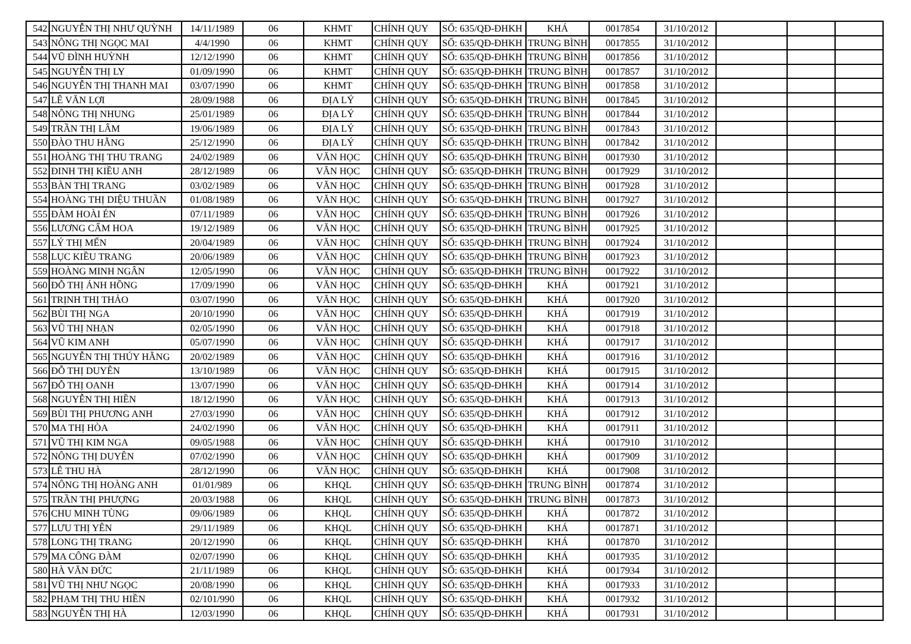| 542 | NGUYỄN THỊ NHƯ QUỲNH | 14/11/1989 | 06 | KHMT | CHÍNH QUY | SỐ: 635/QĐ-ĐHKH | KHÁ | 0017854 | 31/10/2012 | | | |
| 543 | NÔNG THỊ NGỌC MAI | 4/4/1990 | 06 | KHMT | CHÍNH QUY | SỐ: 635/QĐ-ĐHKH | TRUNG BÌNH | 0017855 | 31/10/2012 | | | |
| 544 | VŨ ĐÌNH HUỲNH | 12/12/1990 | 06 | KHMT | CHÍNH QUY | SỐ: 635/QĐ-ĐHKH | TRUNG BÌNH | 0017856 | 31/10/2012 | | | |
| 545 | NGUYỄN THỊ LY | 01/09/1990 | 06 | KHMT | CHÍNH QUY | SỐ: 635/QĐ-ĐHKH | TRUNG BÌNH | 0017857 | 31/10/2012 | | | |
| 546 | NGUYỄN THỊ THANH MAI | 03/07/1990 | 06 | KHMT | CHÍNH QUY | SỐ: 635/QĐ-ĐHKH | TRUNG BÌNH | 0017858 | 31/10/2012 | | | |
| 547 | LÊ VĂN LỢI | 28/09/1988 | 06 | ĐỊA LÝ | CHÍNH QUY | SỐ: 635/QĐ-ĐHKH | TRUNG BÌNH | 0017845 | 31/10/2012 | | | |
| 548 | NÔNG THỊ NHUNG | 25/01/1989 | 06 | ĐỊA LÝ | CHÍNH QUY | SỐ: 635/QĐ-ĐHKH | TRUNG BÌNH | 0017844 | 31/10/2012 | | | |
| 549 | TRẦN THỊ LÂM | 19/06/1989 | 06 | ĐỊA LÝ | CHÍNH QUY | SỐ: 635/QĐ-ĐHKH | TRUNG BÌNH | 0017843 | 31/10/2012 | | | |
| 550 | ĐÀO THU HẰNG | 25/12/1990 | 06 | ĐỊA LÝ | CHÍNH QUY | SỐ: 635/QĐ-ĐHKH | TRUNG BÌNH | 0017842 | 31/10/2012 | | | |
| 551 | HOÀNG THỊ THU TRANG | 24/02/1989 | 06 | VĂN HỌC | CHÍNH QUY | SỐ: 635/QĐ-ĐHKH | TRUNG BÌNH | 0017930 | 31/10/2012 | | | |
| 552 | ĐINH THỊ KIỀU ANH | 28/12/1989 | 06 | VĂN HỌC | CHÍNH QUY | SỐ: 635/QĐ-ĐHKH | TRUNG BÌNH | 0017929 | 31/10/2012 | | | |
| 553 | BÀN THỊ TRANG | 03/02/1989 | 06 | VĂN HỌC | CHÍNH QUY | SỐ: 635/QĐ-ĐHKH | TRUNG BÌNH | 0017928 | 31/10/2012 | | | |
| 554 | HOÀNG THỊ DIỆU THUẦN | 01/08/1989 | 06 | VĂN HỌC | CHÍNH QUY | SỐ: 635/QĐ-ĐHKH | TRUNG BÌNH | 0017927 | 31/10/2012 | | | |
| 555 | ĐÀM HOÀI ÉN | 07/11/1989 | 06 | VĂN HỌC | CHÍNH QUY | SỐ: 635/QĐ-ĐHKH | TRUNG BÌNH | 0017926 | 31/10/2012 | | | |
| 556 | LƯƠNG CẨM HOA | 19/12/1989 | 06 | VĂN HỌC | CHÍNH QUY | SỐ: 635/QĐ-ĐHKH | TRUNG BÌNH | 0017925 | 31/10/2012 | | | |
| 557 | LÝ THỊ MẾN | 20/04/1989 | 06 | VĂN HỌC | CHÍNH QUY | SỐ: 635/QĐ-ĐHKH | TRUNG BÌNH | 0017924 | 31/10/2012 | | | |
| 558 | LỤC KIỀU TRANG | 20/06/1989 | 06 | VĂN HỌC | CHÍNH QUY | SỐ: 635/QĐ-ĐHKH | TRUNG BÌNH | 0017923 | 31/10/2012 | | | |
| 559 | HOÀNG MINH NGÂN | 12/05/1990 | 06 | VĂN HỌC | CHÍNH QUY | SỐ: 635/QĐ-ĐHKH | TRUNG BÌNH | 0017922 | 31/10/2012 | | | |
| 560 | ĐỖ THỊ ÁNH HỒNG | 17/09/1990 | 06 | VĂN HỌC | CHÍNH QUY | SỐ: 635/QĐ-ĐHKH | KHÁ | 0017921 | 31/10/2012 | | | |
| 561 | TRỊNH THỊ THẢO | 03/07/1990 | 06 | VĂN HỌC | CHÍNH QUY | SỐ: 635/QĐ-ĐHKH | KHÁ | 0017920 | 31/10/2012 | | | |
| 562 | BÙI THỊ NGA | 20/10/1990 | 06 | VĂN HỌC | CHÍNH QUY | SỐ: 635/QĐ-ĐHKH | KHÁ | 0017919 | 31/10/2012 | | | |
| 563 | VŨ THỊ NHẠN | 02/05/1990 | 06 | VĂN HỌC | CHÍNH QUY | SỐ: 635/QĐ-ĐHKH | KHÁ | 0017918 | 31/10/2012 | | | |
| 564 | VŨ KIM ANH | 05/07/1990 | 06 | VĂN HỌC | CHÍNH QUY | SỐ: 635/QĐ-ĐHKH | KHÁ | 0017917 | 31/10/2012 | | | |
| 565 | NGUYỄN THỊ THÚY HẰNG | 20/02/1989 | 06 | VĂN HỌC | CHÍNH QUY | SỐ: 635/QĐ-ĐHKH | KHÁ | 0017916 | 31/10/2012 | | | |
| 566 | ĐỖ THỊ DUYÊN | 13/10/1989 | 06 | VĂN HỌC | CHÍNH QUY | SỐ: 635/QĐ-ĐHKH | KHÁ | 0017915 | 31/10/2012 | | | |
| 567 | ĐỖ THỊ OANH | 13/07/1990 | 06 | VĂN HỌC | CHÍNH QUY | SỐ: 635/QĐ-ĐHKH | KHÁ | 0017914 | 31/10/2012 | | | |
| 568 | NGUYỄN THỊ HIỀN | 18/12/1990 | 06 | VĂN HỌC | CHÍNH QUY | SỐ: 635/QĐ-ĐHKH | KHÁ | 0017913 | 31/10/2012 | | | |
| 569 | BÙI THỊ PHƯƠNG ANH | 27/03/1990 | 06 | VĂN HỌC | CHÍNH QUY | SỐ: 635/QĐ-ĐHKH | KHÁ | 0017912 | 31/10/2012 | | | |
| 570 | MA THỊ HÒA | 24/02/1990 | 06 | VĂN HỌC | CHÍNH QUY | SỐ: 635/QĐ-ĐHKH | KHÁ | 0017911 | 31/10/2012 | | | |
| 571 | VŨ THỊ KIM NGA | 09/05/1988 | 06 | VĂN HỌC | CHÍNH QUY | SỐ: 635/QĐ-ĐHKH | KHÁ | 0017910 | 31/10/2012 | | | |
| 572 | NÔNG THỊ DUYÊN | 07/02/1990 | 06 | VĂN HỌC | CHÍNH QUY | SỐ: 635/QĐ-ĐHKH | KHÁ | 0017909 | 31/10/2012 | | | |
| 573 | LÊ THU HÀ | 28/12/1990 | 06 | VĂN HỌC | CHÍNH QUY | SỐ: 635/QĐ-ĐHKH | KHÁ | 0017908 | 31/10/2012 | | | |
| 574 | NÔNG THỊ HOÀNG ANH | 01/01/989 | 06 | KHQL | CHÍNH QUY | SỐ: 635/QĐ-ĐHKH | TRUNG BÌNH | 0017874 | 31/10/2012 | | | |
| 575 | TRẦN THỊ PHƯỢNG | 20/03/1988 | 06 | KHQL | CHÍNH QUY | SỐ: 635/QĐ-ĐHKH | TRUNG BÌNH | 0017873 | 31/10/2012 | | | |
| 576 | CHU MINH TÙNG | 09/06/1989 | 06 | KHQL | CHÍNH QUY | SỐ: 635/QĐ-ĐHKH | KHÁ | 0017872 | 31/10/2012 | | | |
| 577 | LƯU THỊ YÊN | 29/11/1989 | 06 | KHQL | CHÍNH QUY | SỐ: 635/QĐ-ĐHKH | KHÁ | 0017871 | 31/10/2012 | | | |
| 578 | LONG THỊ TRANG | 20/12/1990 | 06 | KHQL | CHÍNH QUY | SỐ: 635/QĐ-ĐHKH | KHÁ | 0017870 | 31/10/2012 | | | |
| 579 | MA CÔNG ĐÀM | 02/07/1990 | 06 | KHQL | CHÍNH QUY | SỐ: 635/QĐ-ĐHKH | KHÁ | 0017935 | 31/10/2012 | | | |
| 580 | HÀ VĂN ĐỨC | 21/11/1989 | 06 | KHQL | CHÍNH QUY | SỐ: 635/QĐ-ĐHKH | KHÁ | 0017934 | 31/10/2012 | | | |
| 581 | VŨ THỊ NHƯ NGỌC | 20/08/1990 | 06 | KHQL | CHÍNH QUY | SỐ: 635/QĐ-ĐHKH | KHÁ | 0017933 | 31/10/2012 | | | |
| 582 | PHẠM THỊ THU HIỀN | 02/101/990 | 06 | KHQL | CHÍNH QUY | SỐ: 635/QĐ-ĐHKH | KHÁ | 0017932 | 31/10/2012 | | | |
| 583 | NGUYỄN THỊ HÀ | 12/03/1990 | 06 | KHQL | CHÍNH QUY | SỐ: 635/QĐ-ĐHKH | KHÁ | 0017931 | 31/10/2012 | | | |